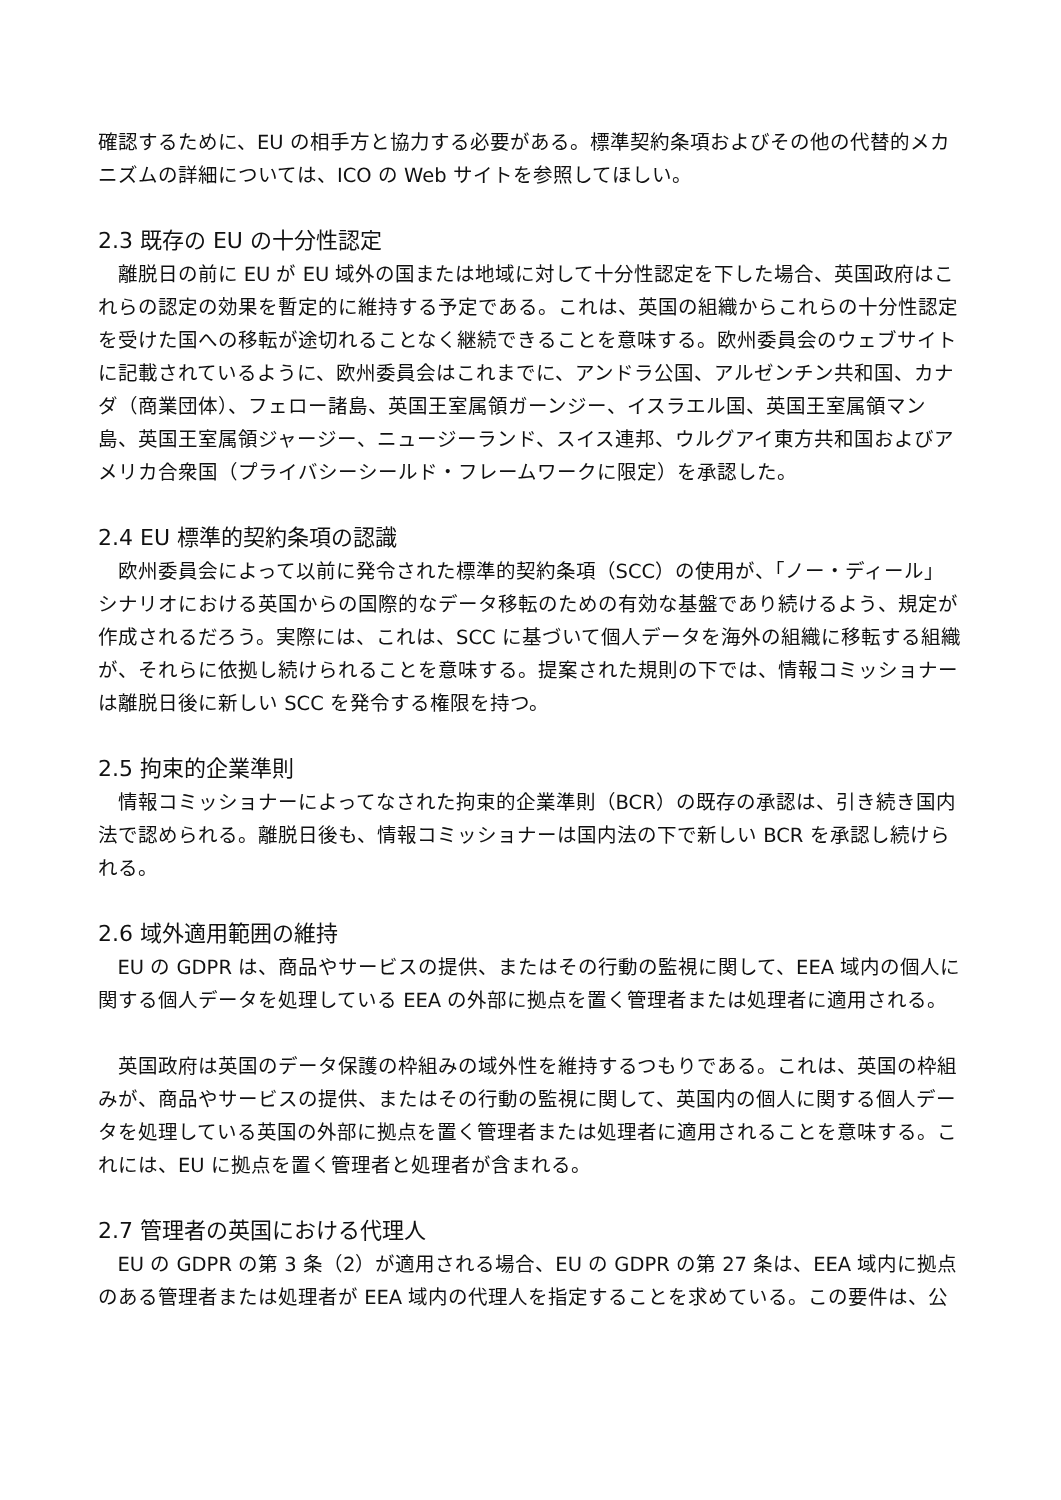確認するために、EU の相手方と協力する必要がある。標準契約条項およびその他の代替的メカニズムの詳細については、ICO の Web サイトを参照してほしい。
2.3 既存の EU の十分性認定
離脱日の前に EU が EU 域外の国または地域に対して十分性認定を下した場合、英国政府はこれらの認定の効果を暫定的に維持する予定である。これは、英国の組織からこれらの十分性認定を受けた国への移転が途切れることなく継続できることを意味する。欧州委員会のウェブサイトに記載されているように、欧州委員会はこれまでに、アンドラ公国、アルゼンチン共和国、カナダ（商業団体）、フェロー諸島、英国王室属領ガーンジー、イスラエル国、英国王室属領マン島、英国王室属領ジャージー、ニュージーランド、スイス連邦、ウルグアイ東方共和国およびアメリカ合衆国（プライバシーシールド・フレームワークに限定）を承認した。
2.4 EU 標準的契約条項の認識
欧州委員会によって以前に発令された標準的契約条項（SCC）の使用が、「ノー・ディール」シナリオにおける英国からの国際的なデータ移転のための有効な基盤であり続けるよう、規定が作成されるだろう。実際には、これは、SCC に基づいて個人データを海外の組織に移転する組織が、それらに依拠し続けられることを意味する。提案された規則の下では、情報コミッショナーは離脱日後に新しい SCC を発令する権限を持つ。
2.5 拘束的企業準則
情報コミッショナーによってなされた拘束的企業準則（BCR）の既存の承認は、引き続き国内法で認められる。離脱日後も、情報コミッショナーは国内法の下で新しい BCR を承認し続けられる。
2.6 域外適用範囲の維持
EU の GDPR は、商品やサービスの提供、またはその行動の監視に関して、EEA 域内の個人に関する個人データを処理している EEA の外部に拠点を置く管理者または処理者に適用される。
英国政府は英国のデータ保護の枠組みの域外性を維持するつもりである。これは、英国の枠組みが、商品やサービスの提供、またはその行動の監視に関して、英国内の個人に関する個人データを処理している英国の外部に拠点を置く管理者または処理者に適用されることを意味する。これには、EU に拠点を置く管理者と処理者が含まれる。
2.7 管理者の英国における代理人
EU の GDPR の第 3 条（2）が適用される場合、EU の GDPR の第 27 条は、EEA 域内に拠点のある管理者または処理者が EEA 域内の代理人を指定することを求めている。この要件は、公